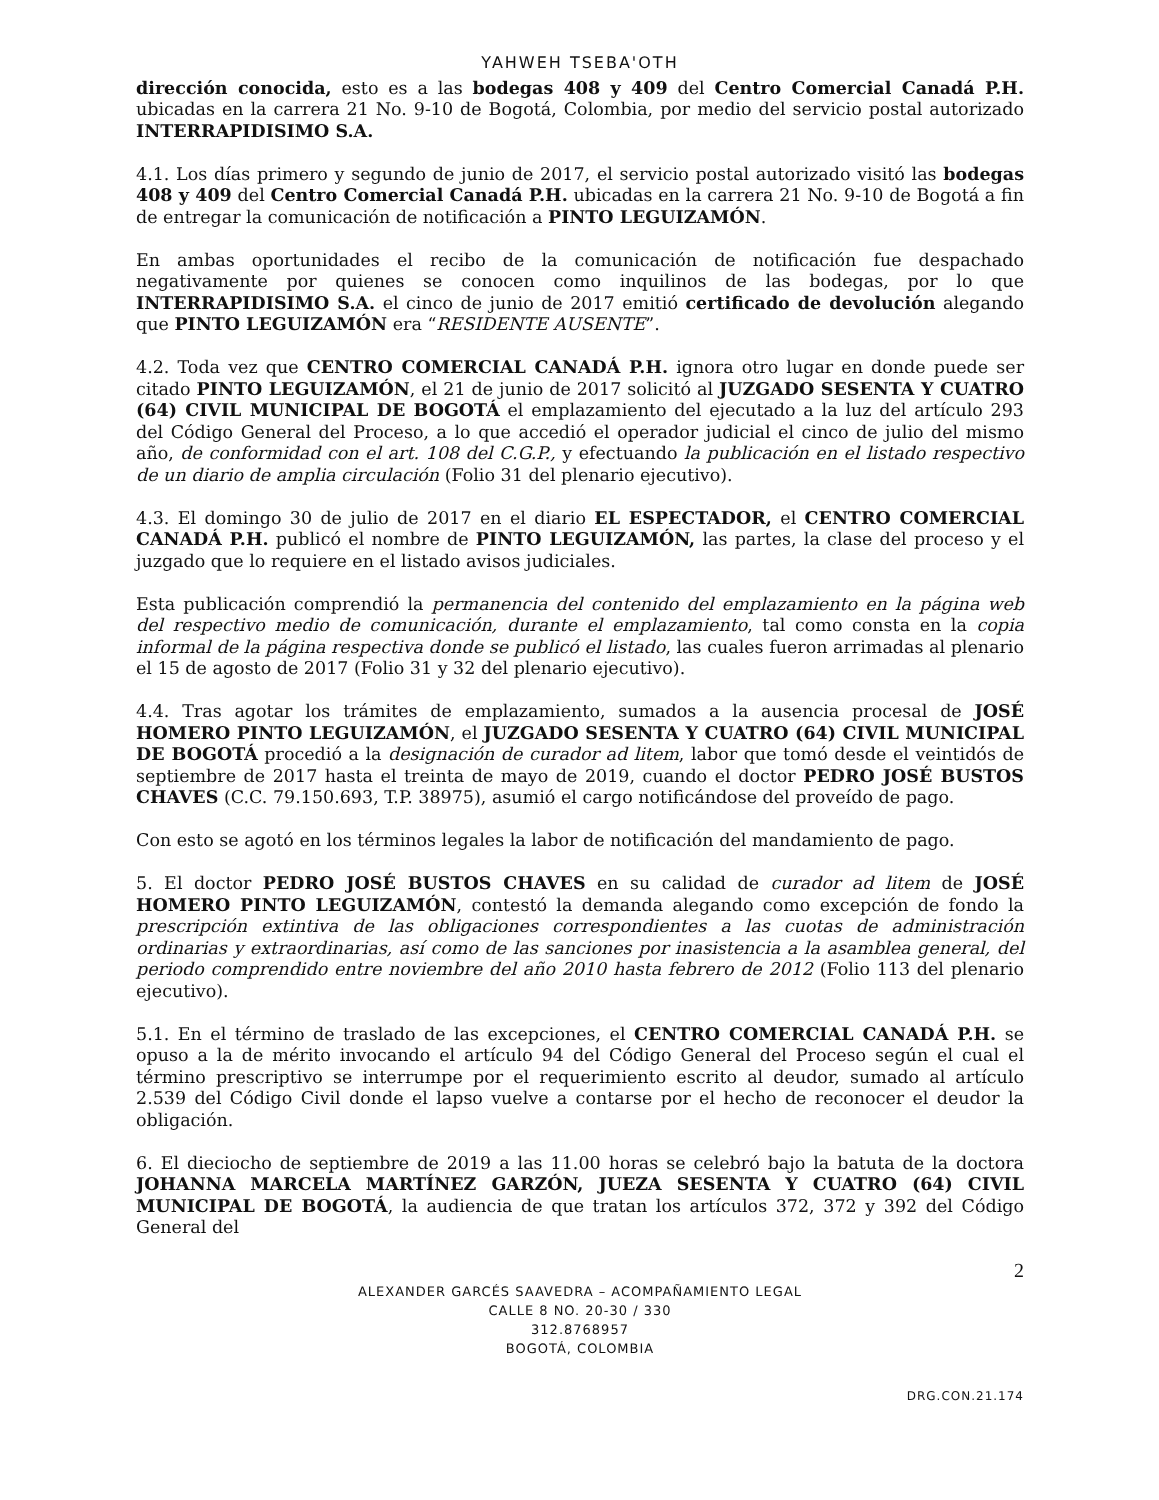YAHWEH TSEBA'OTH
dirección conocida, esto es a las bodegas 408 y 409 del Centro Comercial Canadá P.H. ubicadas en la carrera 21 No. 9-10 de Bogotá, Colombia, por medio del servicio postal autorizado INTERRAPIDISIMO S.A.
4.1. Los días primero y segundo de junio de 2017, el servicio postal autorizado visitó las bodegas 408 y 409 del Centro Comercial Canadá P.H. ubicadas en la carrera 21 No. 9-10 de Bogotá a fin de entregar la comunicación de notificación a PINTO LEGUIZAMÓN.
En ambas oportunidades el recibo de la comunicación de notificación fue despachado negativamente por quienes se conocen como inquilinos de las bodegas, por lo que INTERRAPIDISIMO S.A. el cinco de junio de 2017 emitió certificado de devolución alegando que PINTO LEGUIZAMÓN era “RESIDENTE AUSENTE”.
4.2. Toda vez que CENTRO COMERCIAL CANADÁ P.H. ignora otro lugar en donde puede ser citado PINTO LEGUIZAMÓN, el 21 de junio de 2017 solicitó al JUZGADO SESENTA Y CUATRO (64) CIVIL MUNICIPAL DE BOGOTÁ el emplazamiento del ejecutado a la luz del artículo 293 del Código General del Proceso, a lo que accedió el operador judicial el cinco de julio del mismo año, de conformidad con el art. 108 del C.G.P., y efectuando la publicación en el listado respectivo de un diario de amplia circulación (Folio 31 del plenario ejecutivo).
4.3. El domingo 30 de julio de 2017 en el diario EL ESPECTADOR, el CENTRO COMERCIAL CANADÁ P.H. publicó el nombre de PINTO LEGUIZAMÓN, las partes, la clase del proceso y el juzgado que lo requiere en el listado avisos judiciales.
Esta publicación comprendió la permanencia del contenido del emplazamiento en la página web del respectivo medio de comunicación, durante el emplazamiento, tal como consta en la copia informal de la página respectiva donde se publicó el listado, las cuales fueron arrimadas al plenario el 15 de agosto de 2017 (Folio 31 y 32 del plenario ejecutivo).
4.4. Tras agotar los trámites de emplazamiento, sumados a la ausencia procesal de JOSÉ HOMERO PINTO LEGUIZAMÓN, el JUZGADO SESENTA Y CUATRO (64) CIVIL MUNICIPAL DE BOGOTÁ procedió a la designación de curador ad litem, labor que tomó desde el veintidós de septiembre de 2017 hasta el treinta de mayo de 2019, cuando el doctor PEDRO JOSÉ BUSTOS CHAVES (C.C. 79.150.693, T.P. 38975), asumió el cargo notificándose del proveído de pago.
Con esto se agotó en los términos legales la labor de notificación del mandamiento de pago.
5. El doctor PEDRO JOSÉ BUSTOS CHAVES en su calidad de curador ad litem de JOSÉ HOMERO PINTO LEGUIZAMÓN, contestó la demanda alegando como excepción de fondo la prescripción extintiva de las obligaciones correspondientes a las cuotas de administración ordinarias y extraordinarias, así como de las sanciones por inasistencia a la asamblea general, del periodo comprendido entre noviembre del año 2010 hasta febrero de 2012 (Folio 113 del plenario ejecutivo).
5.1. En el término de traslado de las excepciones, el CENTRO COMERCIAL CANADÁ P.H. se opuso a la de mérito invocando el artículo 94 del Código General del Proceso según el cual el término prescriptivo se interrumpe por el requerimiento escrito al deudor, sumado al artículo 2.539 del Código Civil donde el lapso vuelve a contarse por el hecho de reconocer el deudor la obligación.
6. El dieciocho de septiembre de 2019 a las 11.00 horas se celebró bajo la batuta de la doctora JOHANNA MARCELA MARTÍNEZ GARZÓN, JUEZA SESENTA Y CUATRO (64) CIVIL MUNICIPAL DE BOGOTÁ, la audiencia de que tratan los artículos 372, 372 y 392 del Código General del
2
ALEXANDER GARCÉS SAAVEDRA – ACOMPAÑAMIENTO LEGAL
CALLE 8 NO. 20-30 / 330
312.8768957
BOGOTÁ, COLOMBIA
DRG.CON.21.174